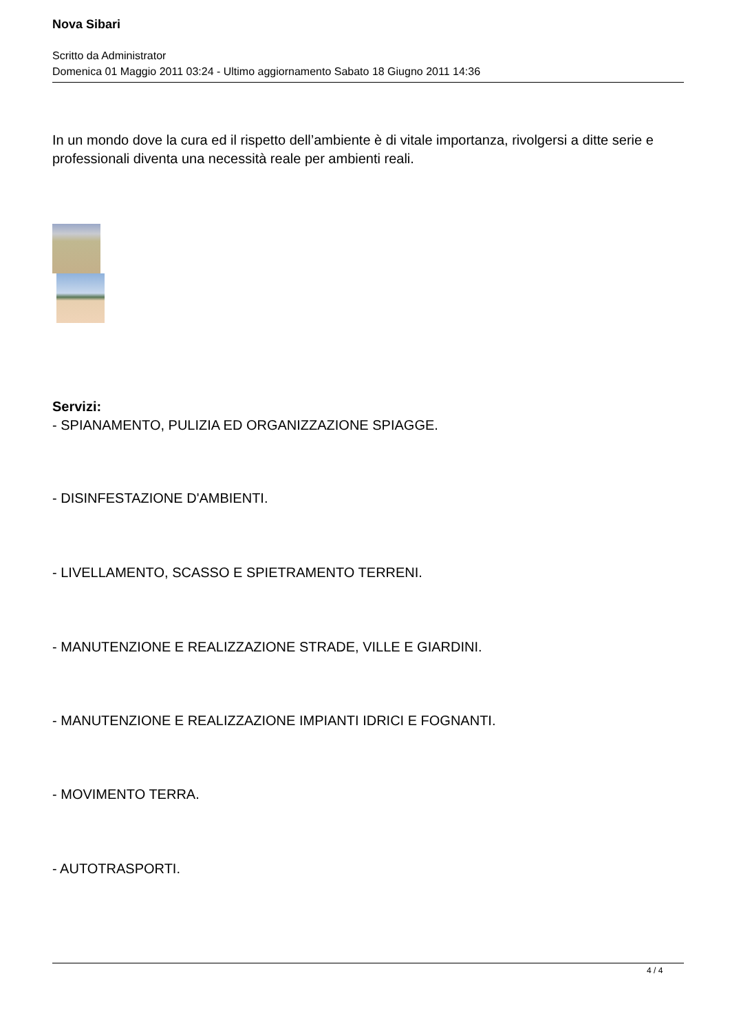Nova Sibari
Scritto da Administrator
Domenica 01 Maggio 2011 03:24 - Ultimo aggiornamento Sabato 18 Giugno 2011 14:36
In un mondo dove la cura ed il rispetto dell’ambiente è di vitale importanza, rivolgersi a ditte serie e professionali diventa una necessità reale per ambienti reali.
Servizi:
- SPIANAMENTO, PULIZIA ED ORGANIZZAZIONE SPIAGGE.
- DISINFESTAZIONE D'AMBIENTI.
- LIVELLAMENTO, SCASSO E SPIETRAMENTO TERRENI.
- MANUTENZIONE E REALIZZAZIONE STRADE, VILLE E GIARDINI.
- MANUTENZIONE E REALIZZAZIONE IMPIANTI IDRICI E FOGNANTI.
- MOVIMENTO TERRA.
- AUTOTRASPORTI.
4 / 4